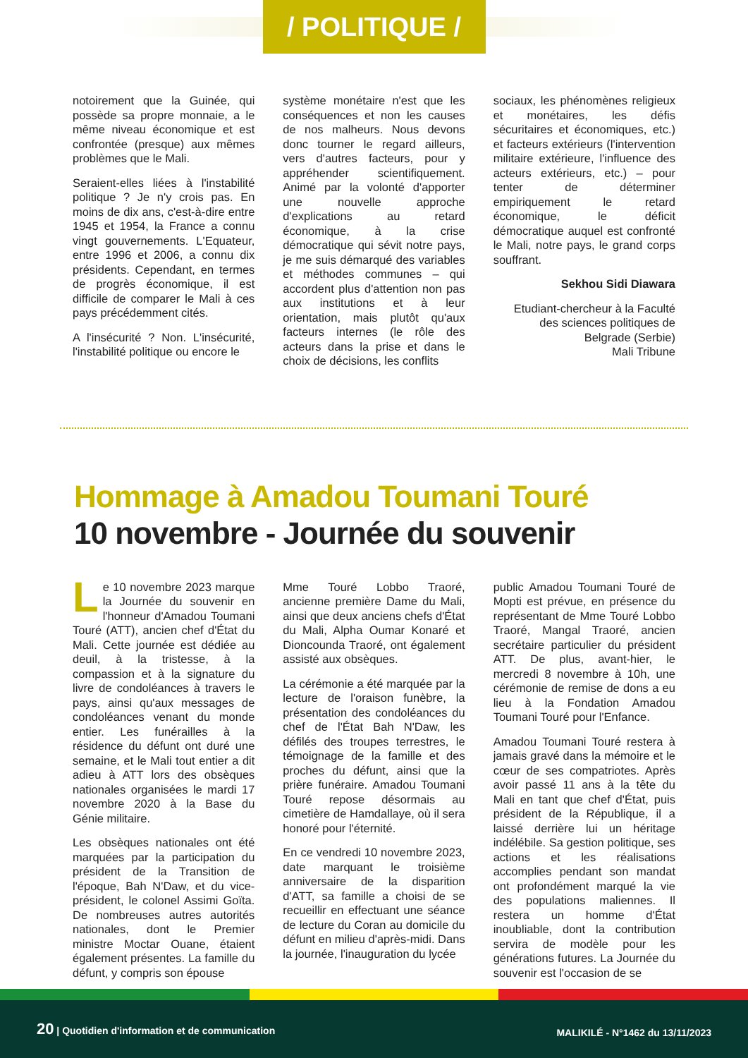/ POLITIQUE /
notoirement que la Guinée, qui possède sa propre monnaie, a le même niveau économique et est confrontée (presque) aux mêmes problèmes que le Mali.
Seraient-elles liées à l'instabilité politique ? Je n'y crois pas. En moins de dix ans, c'est-à-dire entre 1945 et 1954, la France a connu vingt gouvernements. L'Equateur, entre 1996 et 2006, a connu dix présidents. Cependant, en termes de progrès économique, il est difficile de comparer le Mali à ces pays précédemment cités.
A l'insécurité ? Non. L'insécurité, l'instabilité politique ou encore le
système monétaire n'est que les conséquences et non les causes de nos malheurs. Nous devons donc tourner le regard ailleurs, vers d'autres facteurs, pour y appréhender scientifiquement. Animé par la volonté d'apporter une nouvelle approche d'explications au retard économique, à la crise démocratique qui sévit notre pays, je me suis démarqué des variables et méthodes communes – qui accordent plus d'attention non pas aux institutions et à leur orientation, mais plutôt qu'aux facteurs internes (le rôle des acteurs dans la prise et dans le choix de décisions, les conflits
sociaux, les phénomènes religieux et monétaires, les défis sécuritaires et économiques, etc.) et facteurs extérieurs (l'intervention militaire extérieure, l'influence des acteurs extérieurs, etc.) – pour tenter de déterminer empiriquement le retard économique, le déficit démocratique auquel est confronté le Mali, notre pays, le grand corps souffrant.
Sekhou Sidi Diawara
Etudiant-chercheur à la Faculté des sciences politiques de Belgrade (Serbie)
Mali Tribune
Hommage à Amadou Toumani Touré
10 novembre - Journée du souvenir
Le 10 novembre 2023 marque la Journée du souvenir en l'honneur d'Amadou Toumani Touré (ATT), ancien chef d'État du Mali. Cette journée est dédiée au deuil, à la tristesse, à la compassion et à la signature du livre de condoléances à travers le pays, ainsi qu'aux messages de condoléances venant du monde entier. Les funérailles à la résidence du défunt ont duré une semaine, et le Mali tout entier a dit adieu à ATT lors des obsèques nationales organisées le mardi 17 novembre 2020 à la Base du Génie militaire.
Les obsèques nationales ont été marquées par la participation du président de la Transition de l'époque, Bah N'Daw, et du vice-président, le colonel Assimi Goïta. De nombreuses autres autorités nationales, dont le Premier ministre Moctar Ouane, étaient également présentes. La famille du défunt, y compris son épouse
Mme Touré Lobbo Traoré, ancienne première Dame du Mali, ainsi que deux anciens chefs d'État du Mali, Alpha Oumar Konaré et Dioncounda Traoré, ont également assisté aux obsèques.
La cérémonie a été marquée par la lecture de l'oraison funèbre, la présentation des condoléances du chef de l'État Bah N'Daw, les défilés des troupes terrestres, le témoignage de la famille et des proches du défunt, ainsi que la prière funéraire. Amadou Toumani Touré repose désormais au cimetière de Hamdallaye, où il sera honoré pour l'éternité.
En ce vendredi 10 novembre 2023, date marquant le troisième anniversaire de la disparition d'ATT, sa famille a choisi de se recueillir en effectuant une séance de lecture du Coran au domicile du défunt en milieu d'après-midi. Dans la journée, l'inauguration du lycée
public Amadou Toumani Touré de Mopti est prévue, en présence du représentant de Mme Touré Lobbo Traoré, Mangal Traoré, ancien secrétaire particulier du président ATT. De plus, avant-hier, le mercredi 8 novembre à 10h, une cérémonie de remise de dons a eu lieu à la Fondation Amadou Toumani Touré pour l'Enfance.
Amadou Toumani Touré restera à jamais gravé dans la mémoire et le cœur de ses compatriotes. Après avoir passé 11 ans à la tête du Mali en tant que chef d'État, puis président de la République, il a laissé derrière lui un héritage indélébile. Sa gestion politique, ses actions et les réalisations accomplies pendant son mandat ont profondément marqué la vie des populations maliennes. Il restera un homme d'État inoubliable, dont la contribution servira de modèle pour les générations futures. La Journée du souvenir est l'occasion de se
20 | Quotidien d'information et de communication
MALIKILÉ - N°1462 du 13/11/2023